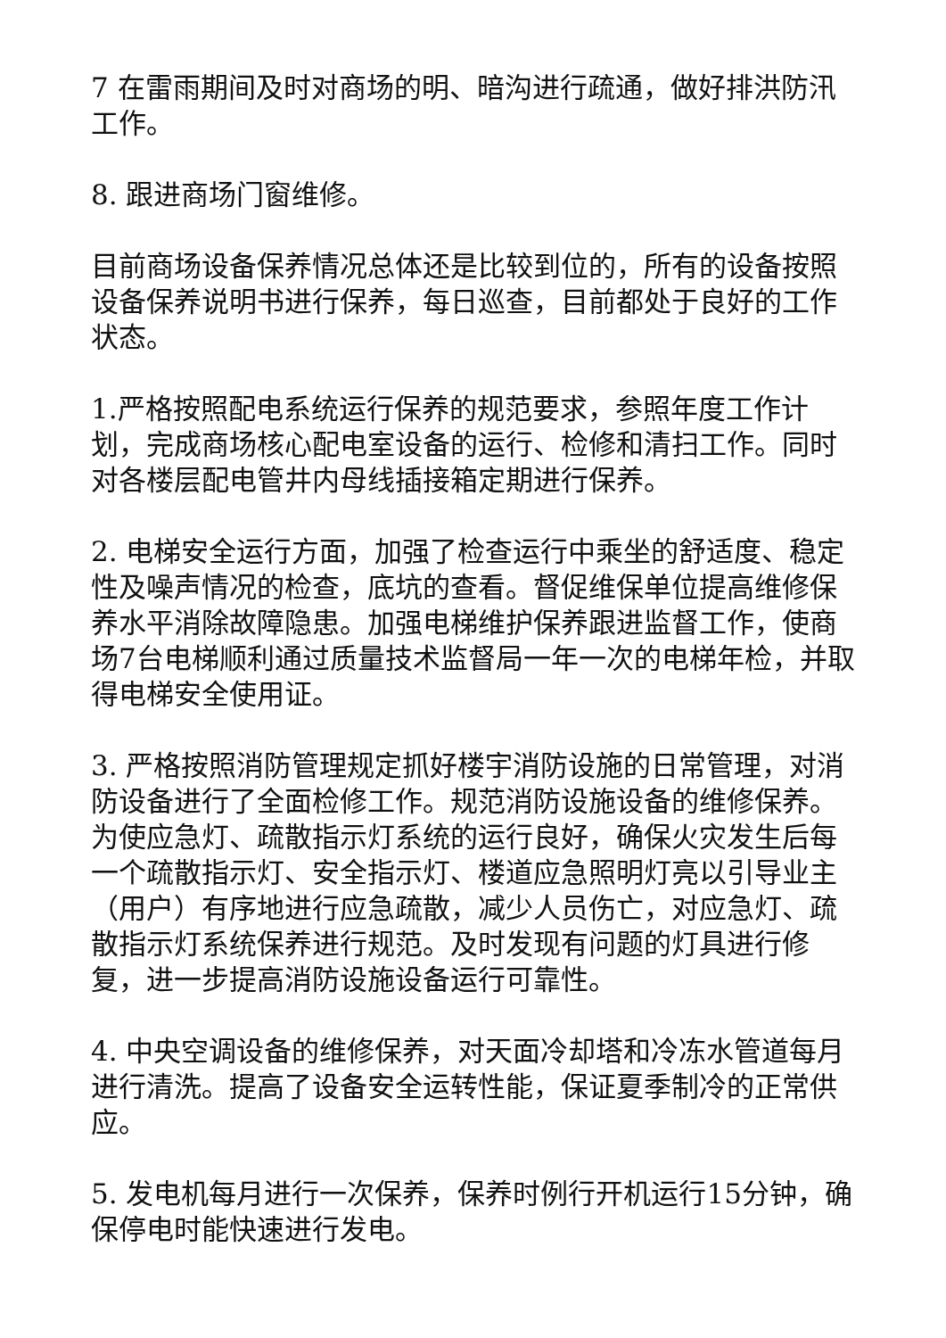7 在雷雨期间及时对商场的明、暗沟进行疏通，做好排洪防汛工作。
8. 跟进商场门窗维修。
目前商场设备保养情况总体还是比较到位的，所有的设备按照设备保养说明书进行保养，每日巡查，目前都处于良好的工作状态。
1.严格按照配电系统运行保养的规范要求，参照年度工作计划，完成商场核心配电室设备的运行、检修和清扫工作。同时对各楼层配电管井内母线插接箱定期进行保养。
2. 电梯安全运行方面，加强了检查运行中乘坐的舒适度、稳定性及噪声情况的检查，底坑的查看。督促维保单位提高维修保养水平消除故障隐患。加强电梯维护保养跟进监督工作，使商场7台电梯顺利通过质量技术监督局一年一次的电梯年检，并取得电梯安全使用证。
3. 严格按照消防管理规定抓好楼宇消防设施的日常管理，对消防设备进行了全面检修工作。规范消防设施设备的维修保养。为使应急灯、疏散指示灯系统的运行良好，确保火灾发生后每一个疏散指示灯、安全指示灯、楼道应急照明灯亮以引导业主（用户）有序地进行应急疏散，减少人员伤亡，对应急灯、疏散指示灯系统保养进行规范。及时发现有问题的灯具进行修复，进一步提高消防设施设备运行可靠性。
4. 中央空调设备的维修保养，对天面冷却塔和冷冻水管道每月进行清洗。提高了设备安全运转性能，保证夏季制冷的正常供应。
5. 发电机每月进行一次保养，保养时例行开机运行15分钟，确保停电时能快速进行发电。